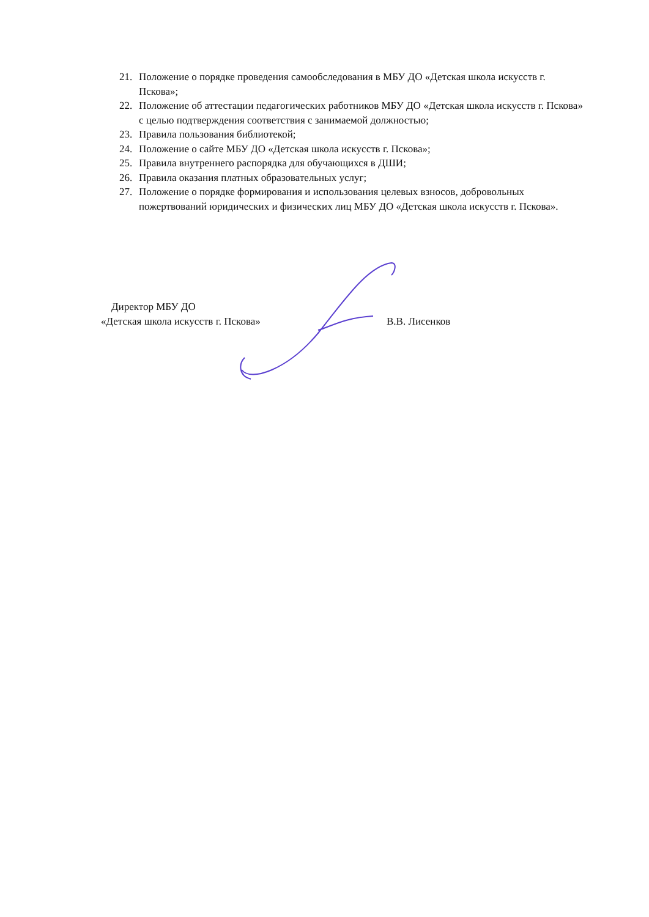21. Положение о порядке проведения самообследования в МБУ ДО «Детская школа искусств г. Пскова»;
22. Положение об аттестации педагогических работников МБУ ДО «Детская школа искусств г. Пскова» с целью подтверждения соответствия с занимаемой должностью;
23. Правила пользования библиотекой;
24. Положение о сайте МБУ ДО «Детская школа искусств г. Пскова»;
25. Правила внутреннего распорядка для обучающихся в ДШИ;
26. Правила оказания платных образовательных услуг;
27. Положение о порядке формирования и использования целевых взносов, добровольных пожертвований юридических и физических лиц МБУ ДО «Детская школа искусств г. Пскова».
Директор МБУ ДО
«Детская школа искусств г. Пскова» В.В. Лисенков